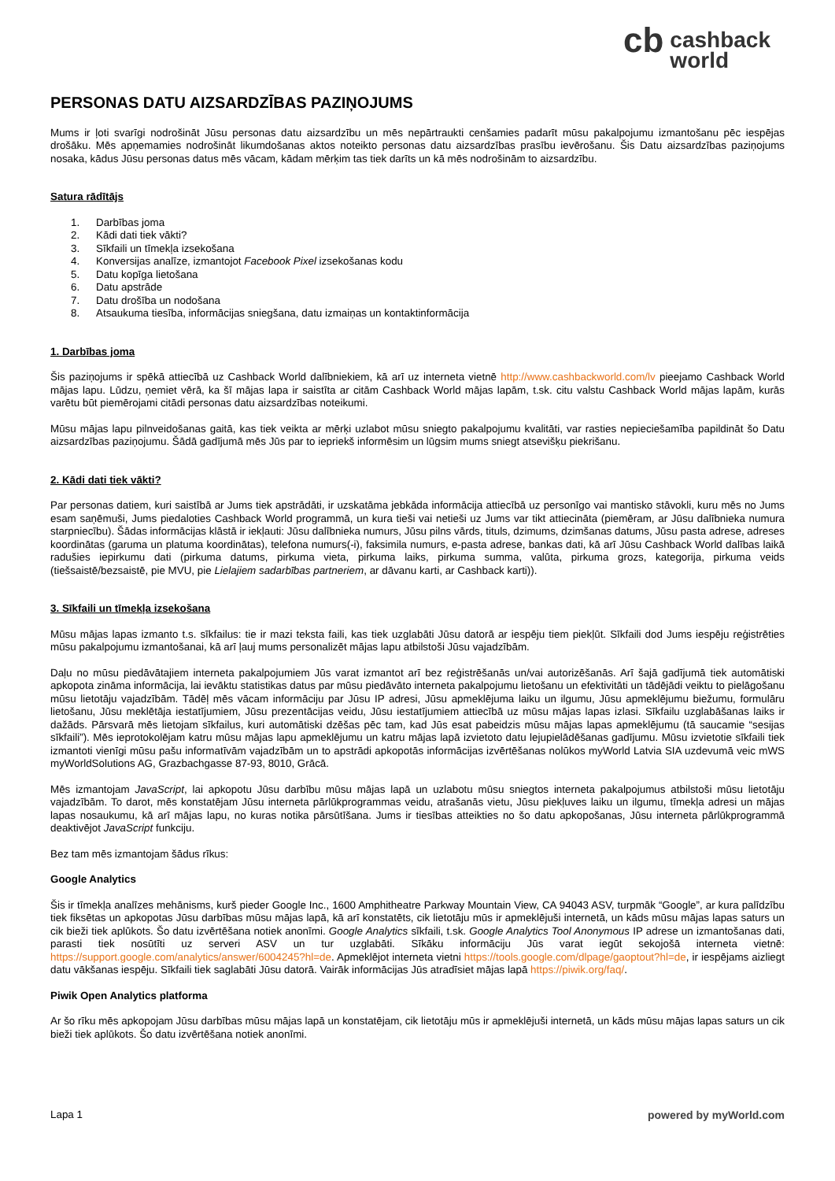cb
cashback
world
PERSONAS DATU AIZSARDZĪBAS PAZIŅOJUMS
Mums ir ļoti svarīgi nodrošināt Jūsu personas datu aizsardzību un mēs nepārtraukti cenšamies padarīt mūsu pakalpojumu izmantošanu pēc iespējas drošāku. Mēs apņemamies nodrošināt likumdošanas aktos noteikto personas datu aizsardzības prasību ievērošanu. Šis Datu aizsardzības paziņojums nosaka, kādus Jūsu personas datus mēs vācam, kādam mērķim tas tiek darīts un kā mēs nodrošinām to aizsardzību.
Satura rādītājs
1. Darbības joma
2. Kādi dati tiek vākti?
3. Sīkfaili un tīmekļa izsekošana
4. Konversijas analīze, izmantojot Facebook Pixel izsekošanas kodu
5. Datu kopīga lietošana
6. Datu apstrāde
7. Datu drošība un nodošana
8. Atsaukuma tiesība, informācijas sniegšana, datu izmaiņas un kontaktinformācija
1. Darbības joma
Šis paziņojums ir spēkā attiecībā uz Cashback World dalībniekiem, kā arī uz interneta vietnē http://www.cashbackworld.com/lv pieejamo Cashback World mājas lapu. Lūdzu, ņemiet vērā, ka šī mājas lapa ir saistīta ar citām Cashback World mājas lapām, t.sk. citu valstu Cashback World mājas lapām, kurās varētu būt piemērojami citādi personas datu aizsardzības noteikumi.
Mūsu mājas lapu pilnveidošanas gaitā, kas tiek veikta ar mērķi uzlabot mūsu sniegto pakalpojumu kvalitāti, var rasties nepieciešamība papildināt šo Datu aizsardzības paziņojumu. Šādā gadījumā mēs Jūs par to iepriekš informēsim un lūgsim mums sniegt atsevišķu piekrišanu.
2. Kādi dati tiek vākti?
Par personas datiem, kuri saistībā ar Jums tiek apstrādāti, ir uzskatāma jebkāda informācija attiecībā uz personīgo vai mantisko stāvokli, kuru mēs no Jums esam saņēmuši, Jums piedaloties Cashback World programmā, un kura tieši vai netieši uz Jums var tikt attiecināta (piemēram, ar Jūsu dalībnieka numura starpniecību). Šādas informācijas klāstā ir iekļauti: Jūsu dalībnieka numurs, Jūsu pilns vārds, tituls, dzimums, dzimšanas datums, Jūsu pasta adrese, adreses koordinātas (garuma un platuma koordinātas), telefona numurs(-i), faksimila numurs, e-pasta adrese, bankas dati, kā arī Jūsu Cashback World dalības laikā radušies iepirkumu dati (pirkuma datums, pirkuma vieta, pirkuma laiks, pirkuma summa, valūta, pirkuma grozs, kategorija, pirkuma veids (tiešsaistē/bezsaistē, pie MVU, pie Lielajiem sadarbības partneriem, ar dāvanu karti, ar Cashback karti)).
3. Sīkfaili un tīmekļa izsekošana
Mūsu mājas lapas izmanto t.s. sīkfailus: tie ir mazi teksta faili, kas tiek uzglabāti Jūsu datorā ar iespēju tiem piekļūt. Sīkfaili dod Jums iespēju reģistrēties mūsu pakalpojumu izmantošanai, kā arī ļauj mums personalizēt mājas lapu atbilstoši Jūsu vajadzībām.
Daļu no mūsu piedāvātajiem interneta pakalpojumiem Jūs varat izmantot arī bez reģistrēšanās un/vai autorizēšanās. Arī šajā gadījumā tiek automātiski apkopota zināma informācija, lai ievāktu statistikas datus par mūsu piedāvāto interneta pakalpojumu lietošanu un efektivitāti un tādējādi veiktu to pielāgošanu mūsu lietotāju vajadzībām. Tādēļ mēs vācam informāciju par Jūsu IP adresi, Jūsu apmeklējuma laiku un ilgumu, Jūsu apmeklējumu biežumu, formulāru lietošanu, Jūsu meklētāja iestatījumiem, Jūsu prezentācijas veidu, Jūsu iestatījumiem attiecībā uz mūsu mājas lapas izlasi. Sīkfailu uzglabāšanas laiks ir dažāds. Pārsvarā mēs lietojam sīkfailus, kuri automātiski dzēšas pēc tam, kad Jūs esat pabeidzis mūsu mājas lapas apmeklējumu (tā saucamie “sesijas sīkfaili”). Mēs ieprotokolējam katru mūsu mājas lapu apmeklējumu un katru mājas lapā izvietoto datu lejupielādēšanas gadījumu. Mūsu izvietotie sīkfaili tiek izmantoti vienīgi mūsu pašu informatīvām vajadzībām un to apstrādi apkopotās informācijas izvērtēšanas nolūkos myWorld Latvia SIA uzdevumā veic mWS myWorldSolutions AG, Grazbachgasse 87-93, 8010, Grācā.
Mēs izmantojam JavaScript, lai apkopotu Jūsu darbību mūsu mājas lapā un uzlabotu mūsu sniegtos interneta pakalpojumus atbilstoši mūsu lietotāju vajadzībām. To darot, mēs konstatējam Jūsu interneta pārlūkprogrammas veidu, atrašanās vietu, Jūsu piekļuves laiku un ilgumu, tīmekļa adresi un mājas lapas nosaukumu, kā arī mājas lapu, no kuras notika pārsūtīšana. Jums ir tiesības atteikties no šo datu apkopošanas, Jūsu interneta pārlūkprogrammā deaktivējot JavaScript funkciju.
Bez tam mēs izmantojam šādus rīkus:
Google Analytics
Šis ir tīmekļa analīzes mehānisms, kurš pieder Google Inc., 1600 Amphitheatre Parkway Mountain View, CA 94043 ASV, turpmāk “Google”, ar kura palīdzību tiek fiksētas un apkopotas Jūsu darbības mūsu mājas lapā, kā arī konstatēts, cik lietotāju mūs ir apmeklējuši internetā, un kāds mūsu mājas lapas saturs un cik bieži tiek aplūkots. Šo datu izvērtēšana notiek anonīmi. Google Analytics sīkfaili, t.sk. Google Analytics Tool Anonymous IP adrese un izmantošanas dati, parasti tiek nosūtīti uz serveri ASV un tur uzglabāti. Sīkāku informāciju Jūs varat iegūt sekojošā interneta vietnē: https://support.google.com/analytics/answer/6004245?hl=de. Apmeklējot interneta vietni https://tools.google.com/dlpage/gaoptout?hl=de, ir iespējams aizliegt datu vākšanas iespēju. Sīkfaili tiek saglabāti Jūsu datorā. Vairāk informācijas Jūs atradīsiet mājas lapā https://piwik.org/faq/.
Piwik Open Analytics platforma
Ar šo rīku mēs apkopojam Jūsu darbības mūsu mājas lapā un konstatējam, cik lietotāju mūs ir apmeklējuši internetā, un kāds mūsu mājas lapas saturs un cik bieži tiek aplūkots. Šo datu izvērtēšana notiek anonīmi.
Lapa 1 powered by myWorld.com